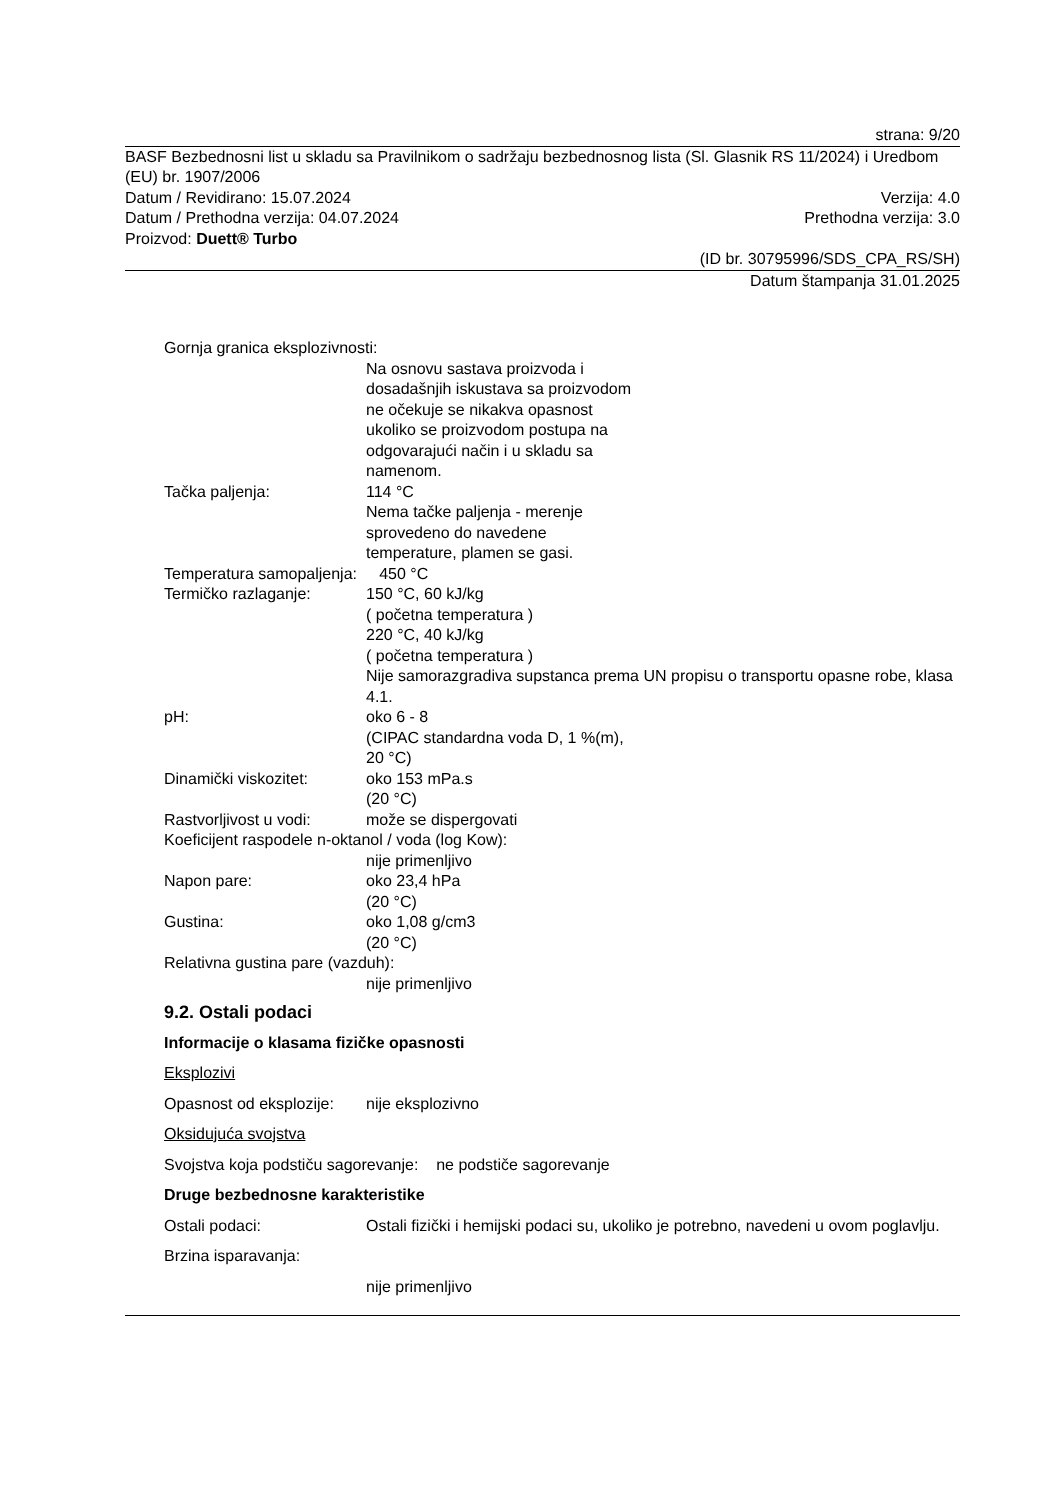strana: 9/20
BASF Bezbednosni list u skladu sa Pravilnikom o sadržaju bezbednosnog lista (Sl. Glasnik RS 11/2024) i Uredbom (EU) br. 1907/2006
Datum / Revidirano: 15.07.2024 Verzija: 4.0
Datum / Prethodna verzija: 04.07.2024 Prethodna verzija: 3.0
Proizvod: Duett® Turbo
(ID br. 30795996/SDS_CPA_RS/SH)
Datum štampanja 31.01.2025
Gornja granica eksplozivnosti:
Na osnovu sastava proizvoda i
dosadašnjih iskustava sa proizvodom
ne očekuje se nikakva opasnost
ukoliko se proizvodom postupa na
odgovarajući način i u skladu sa
namenom.
Tačka paljenja: 114 °C
Nema tačke paljenja - merenje
sprovedeno do navedene
temperature, plamen se gasi.
Temperatura samopaljenja: 450 °C
Termičko razlaganje: 150 °C, 60 kJ/kg
( početna temperatura )
220 °C, 40 kJ/kg
( početna temperatura )
Nije samorazgradiva supstanca prema UN propisu o transportu opasne robe, klasa 4.1.
pH: oko 6 - 8
(CIPAC standardna voda D, 1 %(m),
20 °C)
Dinamički viskozitet: oko 153 mPa.s
(20 °C)
Rastvorljivost u vodi:
može se dispergovati
Koeficijent raspodele n-oktanol / voda (log Kow):
nije primenljivo
Napon pare: oko 23,4 hPa
(20 °C)
Gustina: oko 1,08 g/cm3
(20 °C)
Relativna gustina pare (vazduh):
nije primenljivo
9.2. Ostali podaci
Informacije o klasama fizičke opasnosti
Eksplozivi
Opasnost od eksplozije:
nije eksplozivno
Oksidujuća svojstva
Svojstva koja podstiču sagorevanje: ne podstiče sagorevanje
Druge bezbednosne karakteristike
Ostali podaci: Ostali fizički i hemijski podaci su, ukoliko je potrebno, navedeni u ovom poglavlju.
Brzina isparavanja:
nije primenljivo